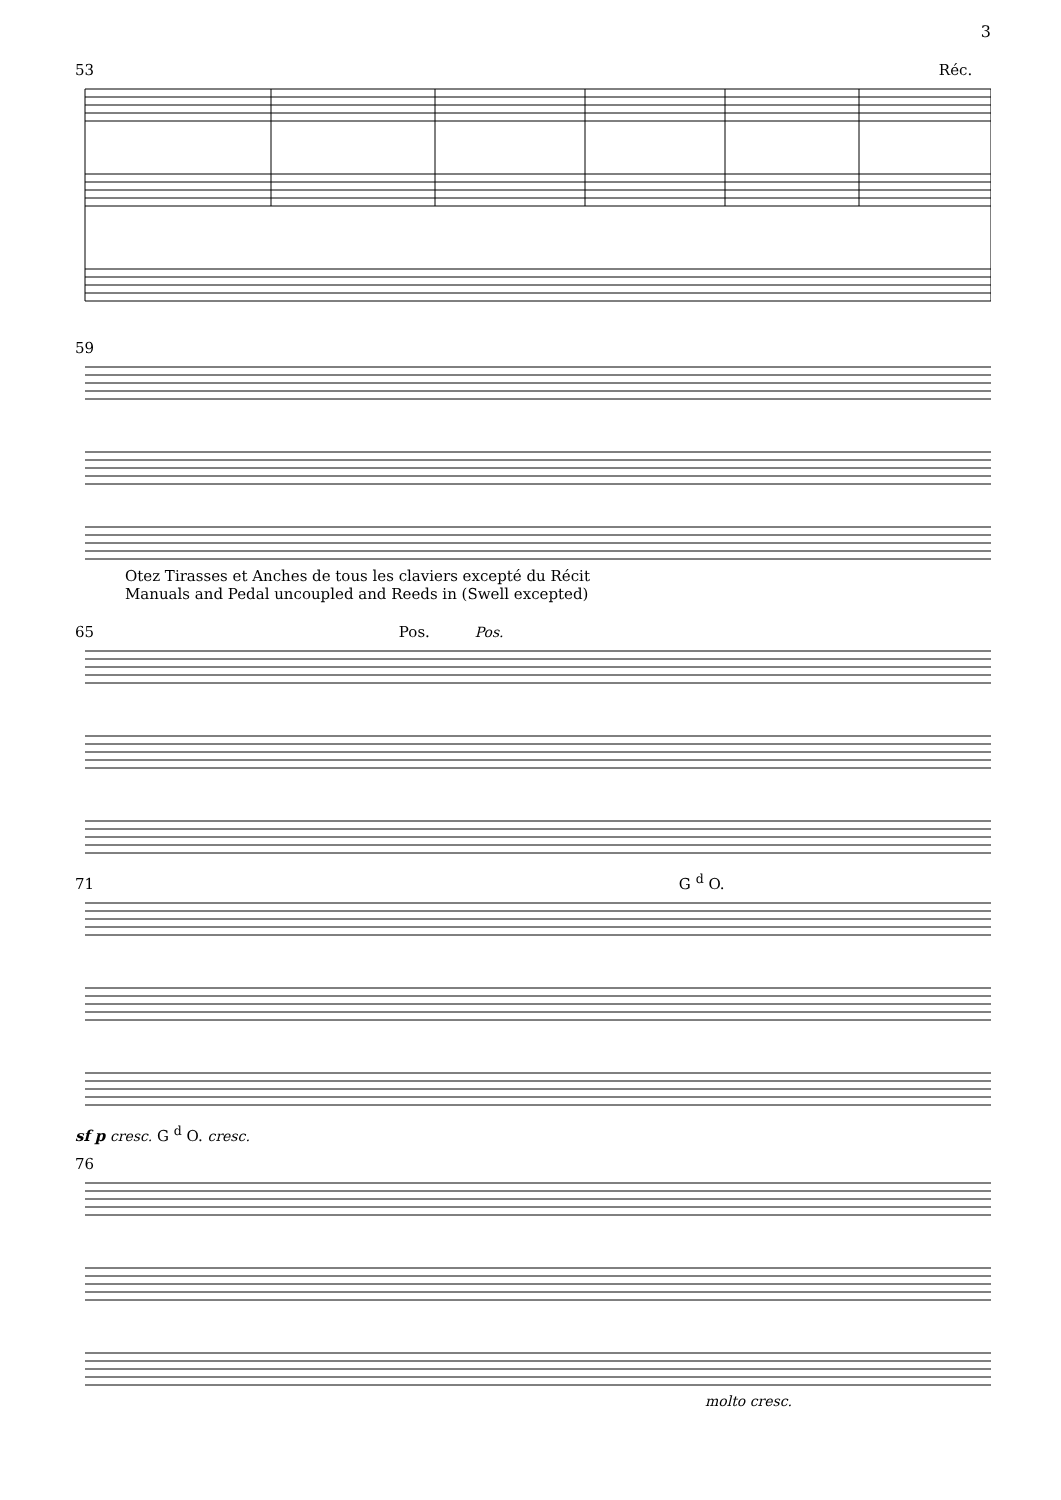3
53 Réc.
59
Otez Tirasses et Anches de tous les claviers excepté du Récit
Manuals and Pedal uncoupled and Reeds in (Swell excepted)
65 Pos. Pos.
71 G <sup>d</sup> O.
sf p cresc. G <sup>d</sup> O. cresc.
76
molto cresc.